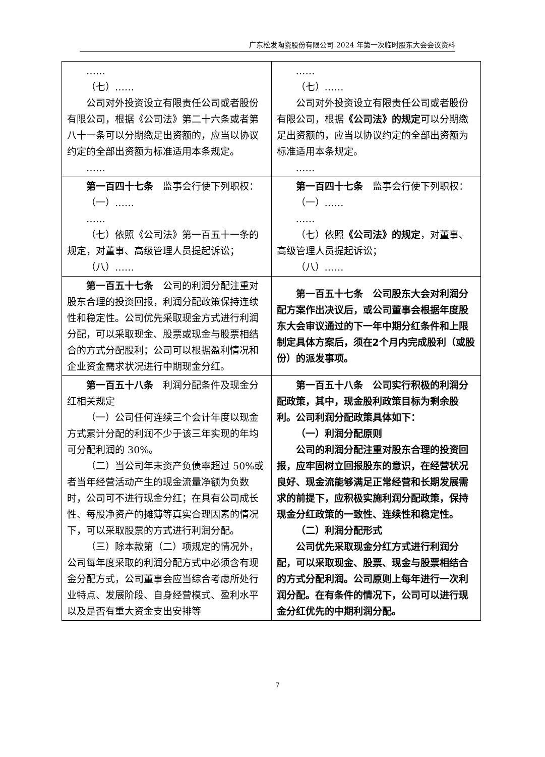广东松发陶瓷股份有限公司 2024 年第一次临时股东大会会议资料
| …… （七）…… 公司对外投资设立有限责任公司或者股份有限公司，根据《公司法》第二十六条或者第八十一条可以分期缴足出资额的，应当以协议约定的全部出资额为标准适用本条规定。 …… | …… （七）…… 公司对外投资设立有限责任公司或者股份有限公司，根据 《公司法》的规定 可以分期缴足出资额的，应当以协议约定的全部出资额为标准适用本条规定。 …… |
| 第一百四十七条 监事会行使下列职权： （一）…… …… （七）依照《公司法》第一百五十一条的规定，对董事、高级管理人员提起诉讼； （八）…… | 第一百四十七条 监事会行使下列职权： （一）…… …… （七）依照 《公司法》的规定 ，对董事、高级管理人员提起诉讼； （八）…… |
| 第一百五十七条 公司的利润分配注重对股东合理的投资回报，利润分配政策保持连续性和稳定性。公司优先采取现金方式进行利润分配，可以采取现金、股票或现金与股票相结合的方式分配股利；公司可以根据盈利情况和企业资金需求状况进行中期现金分红。 | 第一百五十七条 公司股东大会对利润分配方案作出决议后，或公司董事会根据年度股东大会审议通过的下一年中期分红条件和上限制定具体方案后，须在2个月内完成股利（或股份）的派发事项。 |
| 第一百五十八条 利润分配条件及现金分红相关规定 （一）公司任何连续三个会计年度以现金方式累计分配的利润不少于该三年实现的年均可分配利润的 30%。 （二）当公司年末资产负债率超过 50%或者当年经营活动产生的现金流量净额为负数时，公司可不进行现金分红；在具有公司成长性、每股净资产的摊薄等真实合理因素的情况下，可以采取股票的方式进行利润分配。 （三）除本款第（二）项规定的情况外，公司每年度采取的利润分配方式中必须含有现金分配方式，公司董事会应当综合考虑所处行业特点、发展阶段、自身经营模式、盈利水平以及是否有重大资金支出安排等 | 第一百五十八条 公司实行积极的利润分配政策，其中，现金股利政策目标为剩余股利。公司利润分配政策具体如下： （一）利润分配原则 公司的利润分配注重对股东合理的投资回报，应牢固树立回报股东的意识，在经营状况良好、现金流能够满足正常经营和长期发展需求的前提下，应积极实施利润分配政策，保持现金分红政策的一致性、连续性和稳定性。 （二）利润分配形式 公司优先采取现金分红方式进行利润分配，可以采取现金、股票、现金与股票相结合的方式分配利润。公司原则上每年进行一次利润分配。在有条件的情况下，公司可以进行现金分红优先的中期利润分配。 |
7